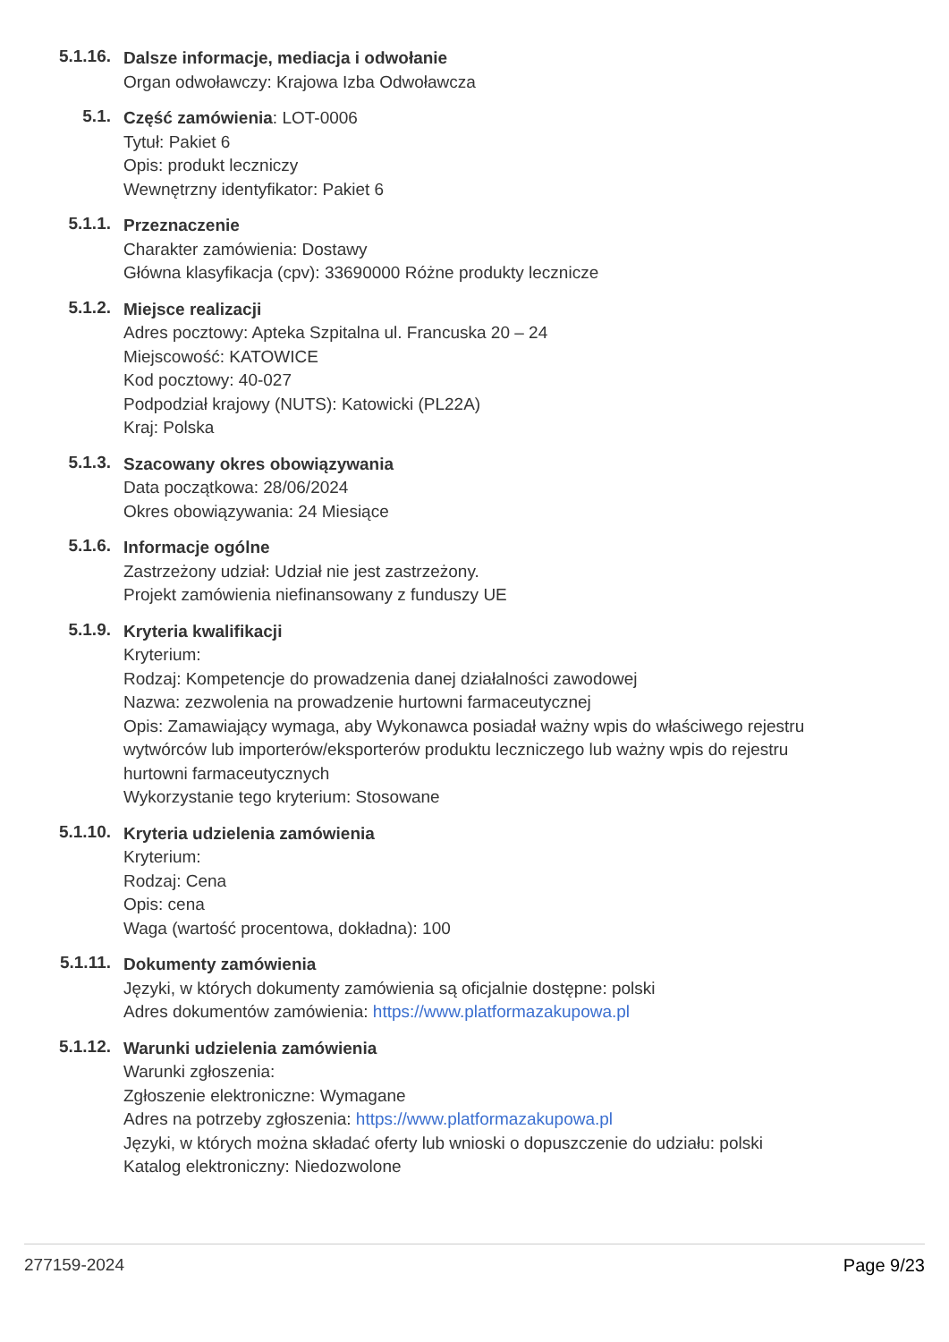5.1.16.
Dalsze informacje, mediacja i odwołanie
Organ odwoławczy: Krajowa Izba Odwoławcza
5.1.
Część zamówienia: LOT-0006
Tytuł: Pakiet 6
Opis: produkt leczniczy
Wewnętrzny identyfikator: Pakiet 6
5.1.1.
Przeznaczenie
Charakter zamówienia: Dostawy
Główna klasyfikacja (cpv): 33690000 Różne produkty lecznicze
5.1.2.
Miejsce realizacji
Adres pocztowy: Apteka Szpitalna ul. Francuska 20 – 24
Miejscowość: KATOWICE
Kod pocztowy: 40-027
Podpodział krajowy (NUTS): Katowicki (PL22A)
Kraj: Polska
5.1.3.
Szacowany okres obowiązywania
Data początkowa: 28/06/2024
Okres obowiązywania: 24 Miesiące
5.1.6.
Informacje ogólne
Zastrzeżony udział: Udział nie jest zastrzeżony.
Projekt zamówienia niefinansowany z funduszy UE
5.1.9.
Kryteria kwalifikacji
Kryterium:
Rodzaj: Kompetencje do prowadzenia danej działalności zawodowej
Nazwa: zezwolenia na prowadzenie hurtowni farmaceutycznej
Opis: Zamawiający wymaga, aby Wykonawca posiadał ważny wpis do właściwego rejestru wytwórców lub importerów/eksporterów produktu leczniczego lub ważny wpis do rejestru hurtowni farmaceutycznych
Wykorzystanie tego kryterium: Stosowane
5.1.10.
Kryteria udzielenia zamówienia
Kryterium:
Rodzaj: Cena
Opis: cena
Waga (wartość procentowa, dokładna): 100
5.1.11.
Dokumenty zamówienia
Języki, w których dokumenty zamówienia są oficjalnie dostępne: polski
Adres dokumentów zamówienia: https://www.platformazakupowa.pl
5.1.12.
Warunki udzielenia zamówienia
Warunki zgłoszenia:
Zgłoszenie elektroniczne: Wymagane
Adres na potrzeby zgłoszenia: https://www.platformazakupowa.pl
Języki, w których można składać oferty lub wnioski o dopuszczenie do udziału: polski
Katalog elektroniczny: Niedozwolone
277159-2024 Page 9/23